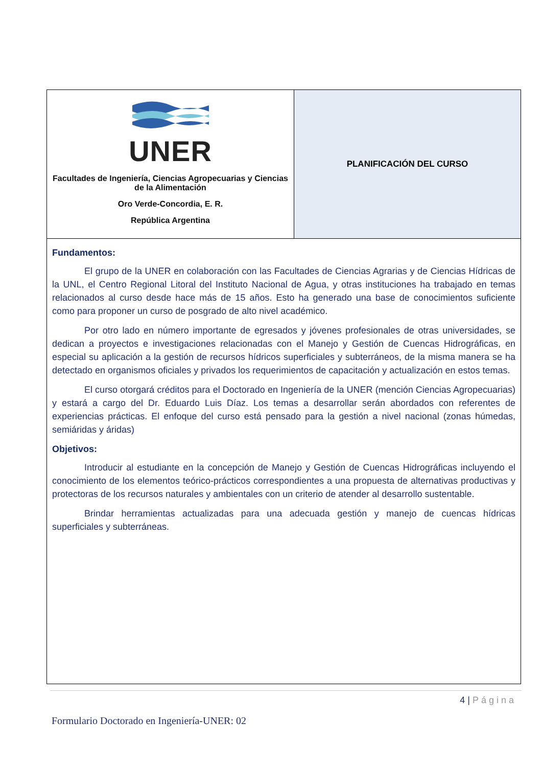| UNER Facultades de Ingeniería, Ciencias Agropecuarias y Ciencias de la Alimentación Oro Verde-Concordia, E. R. República Argentina | PLANIFICACIÓN DEL CURSO |
| Fundamentos: El grupo de la UNER en colaboración con las Facultades de Ciencias Agrarias y de Ciencias Hídricas de la UNL, el Centro Regional Litoral del Instituto Nacional de Agua, y otras instituciones ha trabajado en temas relacionados al curso desde hace más de 15 años. Esto ha generado una base de conocimientos suficiente como para proponer un curso de posgrado de alto nivel académico. Por otro lado en número importante de egresados y jóvenes profesionales de otras universidades, se dedican a proyectos e investigaciones relacionadas con el Manejo y Gestión de Cuencas Hidrográficas, en especial su aplicación a la gestión de recursos hídricos superficiales y subterráneos, de la misma manera se ha detectado en organismos oficiales y privados los requerimientos de capacitación y actualización en estos temas. El curso otorgará créditos para el Doctorado en Ingeniería de la UNER (mención Ciencias Agropecuarias) y estará a cargo del Dr. Eduardo Luis Díaz. Los temas a desarrollar serán abordados con referentes de experiencias prácticas. El enfoque del curso está pensado para la gestión a nivel nacional (zonas húmedas, semiáridas y áridas) Objetivos: Introducir al estudiante en la concepción de Manejo y Gestión de Cuencas Hidrográficas incluyendo el conocimiento de los elementos teórico-prácticos correspondientes a una propuesta de alternativas productivas y protectoras de los recursos naturales y ambientales con un criterio de atender al desarrollo sustentable. Brindar herramientas actualizadas para una adecuada gestión y manejo de cuencas hídricas superficiales y subterráneas. | |
4 | Página
Formulario Doctorado en Ingeniería-UNER: 02